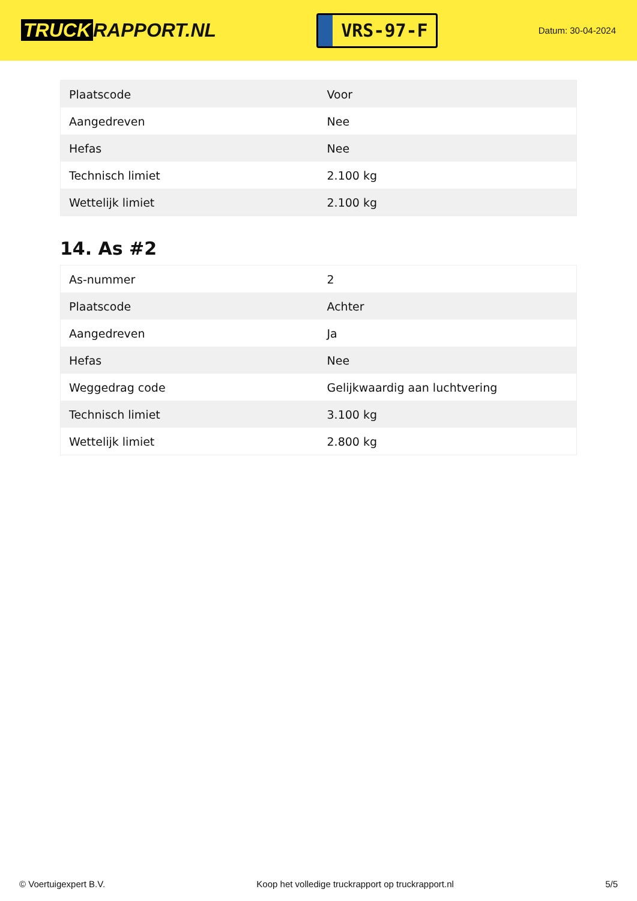TRUCK RAPPORT.NL
VRS-97-F
Datum: 30-04-2024
| Plaatscode | Voor |
| Aangedreven | Nee |
| Hefas | Nee |
| Technisch limiet | 2.100 kg |
| Wettelijk limiet | 2.100 kg |
14. As #2
| As-nummer | 2 |
| Plaatscode | Achter |
| Aangedreven | Ja |
| Hefas | Nee |
| Weggedrag code | Gelijkwaardig aan luchtvering |
| Technisch limiet | 3.100 kg |
| Wettelijk limiet | 2.800 kg |
© Voertuigexpert B.V. Koop het volledige truckrapport op truckrapport.nl 5/5